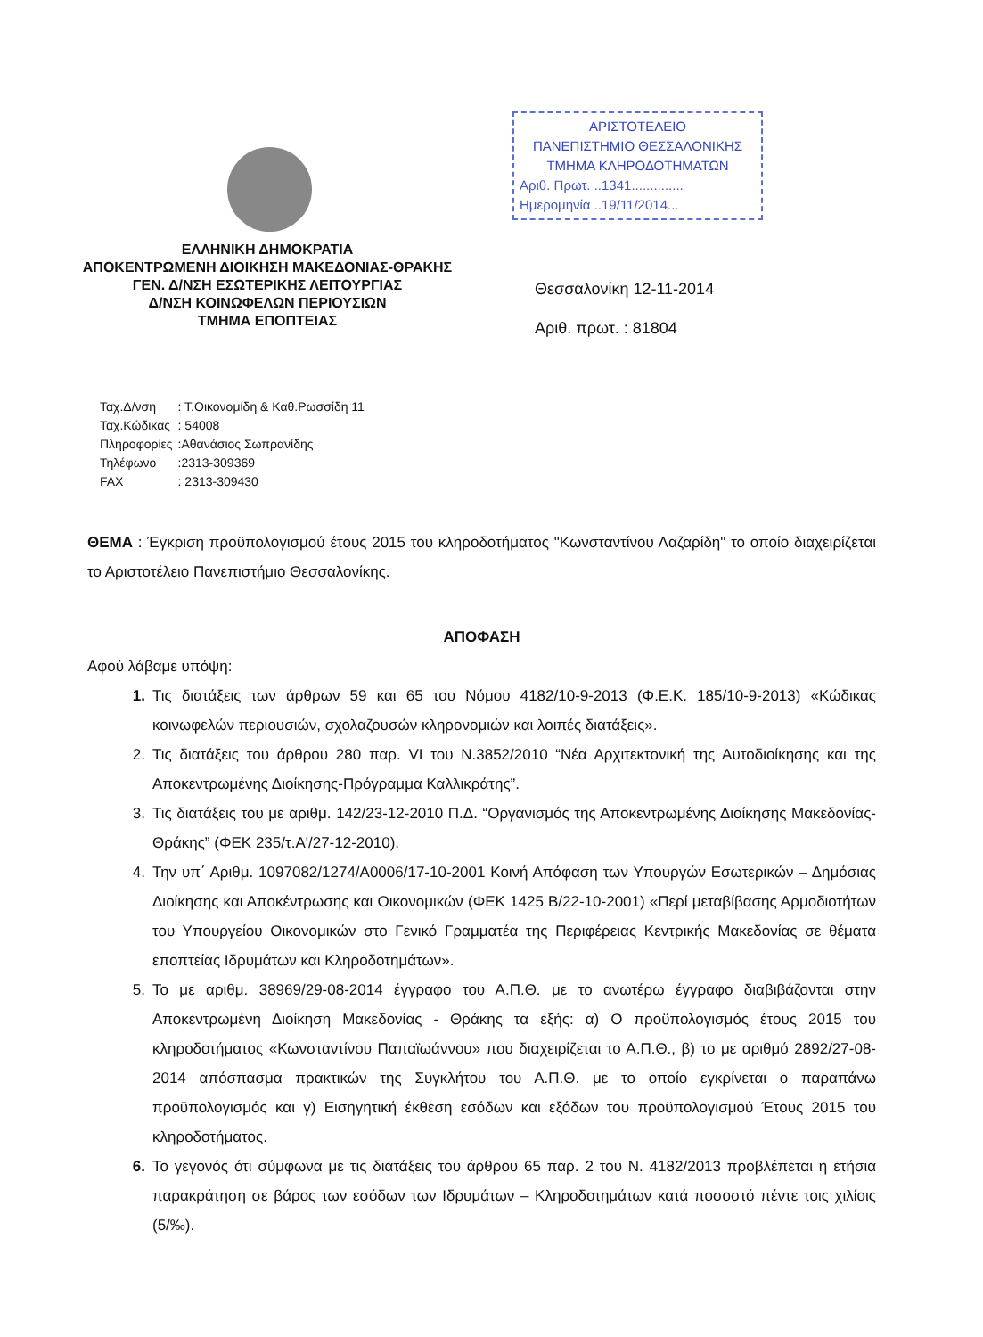ΕΛΛΗΝΙΚΗ ΔΗΜΟΚΡΑΤΙΑ
ΑΠΟΚΕΝΤΡΩΜΕΝΗ ΔΙΟΙΚΗΣΗ ΜΑΚΕΔΟΝΙΑΣ-ΘΡΑΚΗΣ
ΓΕΝ. Δ/ΝΣΗ ΕΣΩΤΕΡΙΚΗΣ ΛΕΙΤΟΥΡΓΙΑΣ
Δ/ΝΣΗ ΚΟΙΝΩΦΕΛΩΝ ΠΕΡΙΟΥΣΙΩΝ
ΤΜΗΜΑ ΕΠΟΠΤΕΙΑΣ
ΑΡΙΣΤΟΤΕΛΕΙΟ
ΠΑΝΕΠΙΣΤΗΜΙΟ ΘΕΣΣΑΛΟΝΙΚΗΣ
ΤΜΗΜΑ ΚΛΗΡΟΔΟΤΗΜΑΤΩΝ
Αριθ. Πρωτ. ..1341..............
Ημερομηνία ..19/11/2014...
Θεσσαλονίκη 12-11-2014
Αριθ. πρωτ. : 81804
| Ταχ.Δ/νση | : Τ.Οικονομίδη & Καθ.Ρωσσίδη 11 |
| Ταχ.Κώδικας | : 54008 |
| Πληροφορίες | :Αθανάσιος Σωπρανίδης |
| Τηλέφωνο | :2313-309369 |
| FAX | : 2313-309430 |
ΘΕΜΑ : Έγκριση προϋπολογισμού έτους 2015 του κληροδοτήματος "Κωνσταντίνου Λαζαρίδη" το οποίο διαχειρίζεται το Αριστοτέλειο Πανεπιστήμιο Θεσσαλονίκης.
ΑΠΟΦΑΣΗ
Αφού λάβαμε υπόψη:
1. Τις διατάξεις των άρθρων 59 και 65 του Νόμου 4182/10-9-2013 (Φ.Ε.Κ. 185/10-9-2013) «Κώδικας κοινωφελών περιουσιών, σχολαζουσών κληρονομιών και λοιπές διατάξεις».
2. Τις διατάξεις του άρθρου 280 παρ. VI του Ν.3852/2010 “Νέα Αρχιτεκτονική της Αυτοδιοίκησης και της Αποκεντρωμένης Διοίκησης-Πρόγραμμα Καλλικράτης”.
3. Τις διατάξεις του με αριθμ. 142/23-12-2010 Π.Δ. “Οργανισμός της Αποκεντρωμένης Διοίκησης Μακεδονίας-Θράκης” (ΦΕΚ 235/τ.Α'/27-12-2010).
4. Την υπ΄ Αριθμ. 1097082/1274/Α0006/17-10-2001 Κοινή Απόφαση των Υπουργών Εσωτερικών – Δημόσιας Διοίκησης και Αποκέντρωσης και Οικονομικών (ΦΕΚ 1425 Β/22-10-2001) «Περί μεταβίβασης Αρμοδιοτήτων του Υπουργείου Οικονομικών στο Γενικό Γραμματέα της Περιφέρειας Κεντρικής Μακεδονίας σε θέματα εποπτείας Ιδρυμάτων και Κληροδοτημάτων».
5. Το με αριθμ. 38969/29-08-2014 έγγραφο του Α.Π.Θ. με το ανωτέρω έγγραφο διαβιβάζονται στην Αποκεντρωμένη Διοίκηση Μακεδονίας - Θράκης τα εξής: α) Ο προϋπολογισμός έτους 2015 του κληροδοτήματος «Κωνσταντίνου Παπαϊωάννου» που διαχειρίζεται το Α.Π.Θ., β) το με αριθμό 2892/27-08-2014 απόσπασμα πρακτικών της Συγκλήτου του Α.Π.Θ. με το οποίο εγκρίνεται ο παραπάνω προϋπολογισμός και γ) Εισηγητική έκθεση εσόδων και εξόδων του προϋπολογισμού Έτους 2015 του κληροδοτήματος.
6. Το γεγονός ότι σύμφωνα με τις διατάξεις του άρθρου 65 παρ. 2 του Ν. 4182/2013 προβλέπεται η ετήσια παρακράτηση σε βάρος των εσόδων των Ιδρυμάτων – Κληροδοτημάτων κατά ποσοστό πέντε τοις χιλίοις (5/‰).